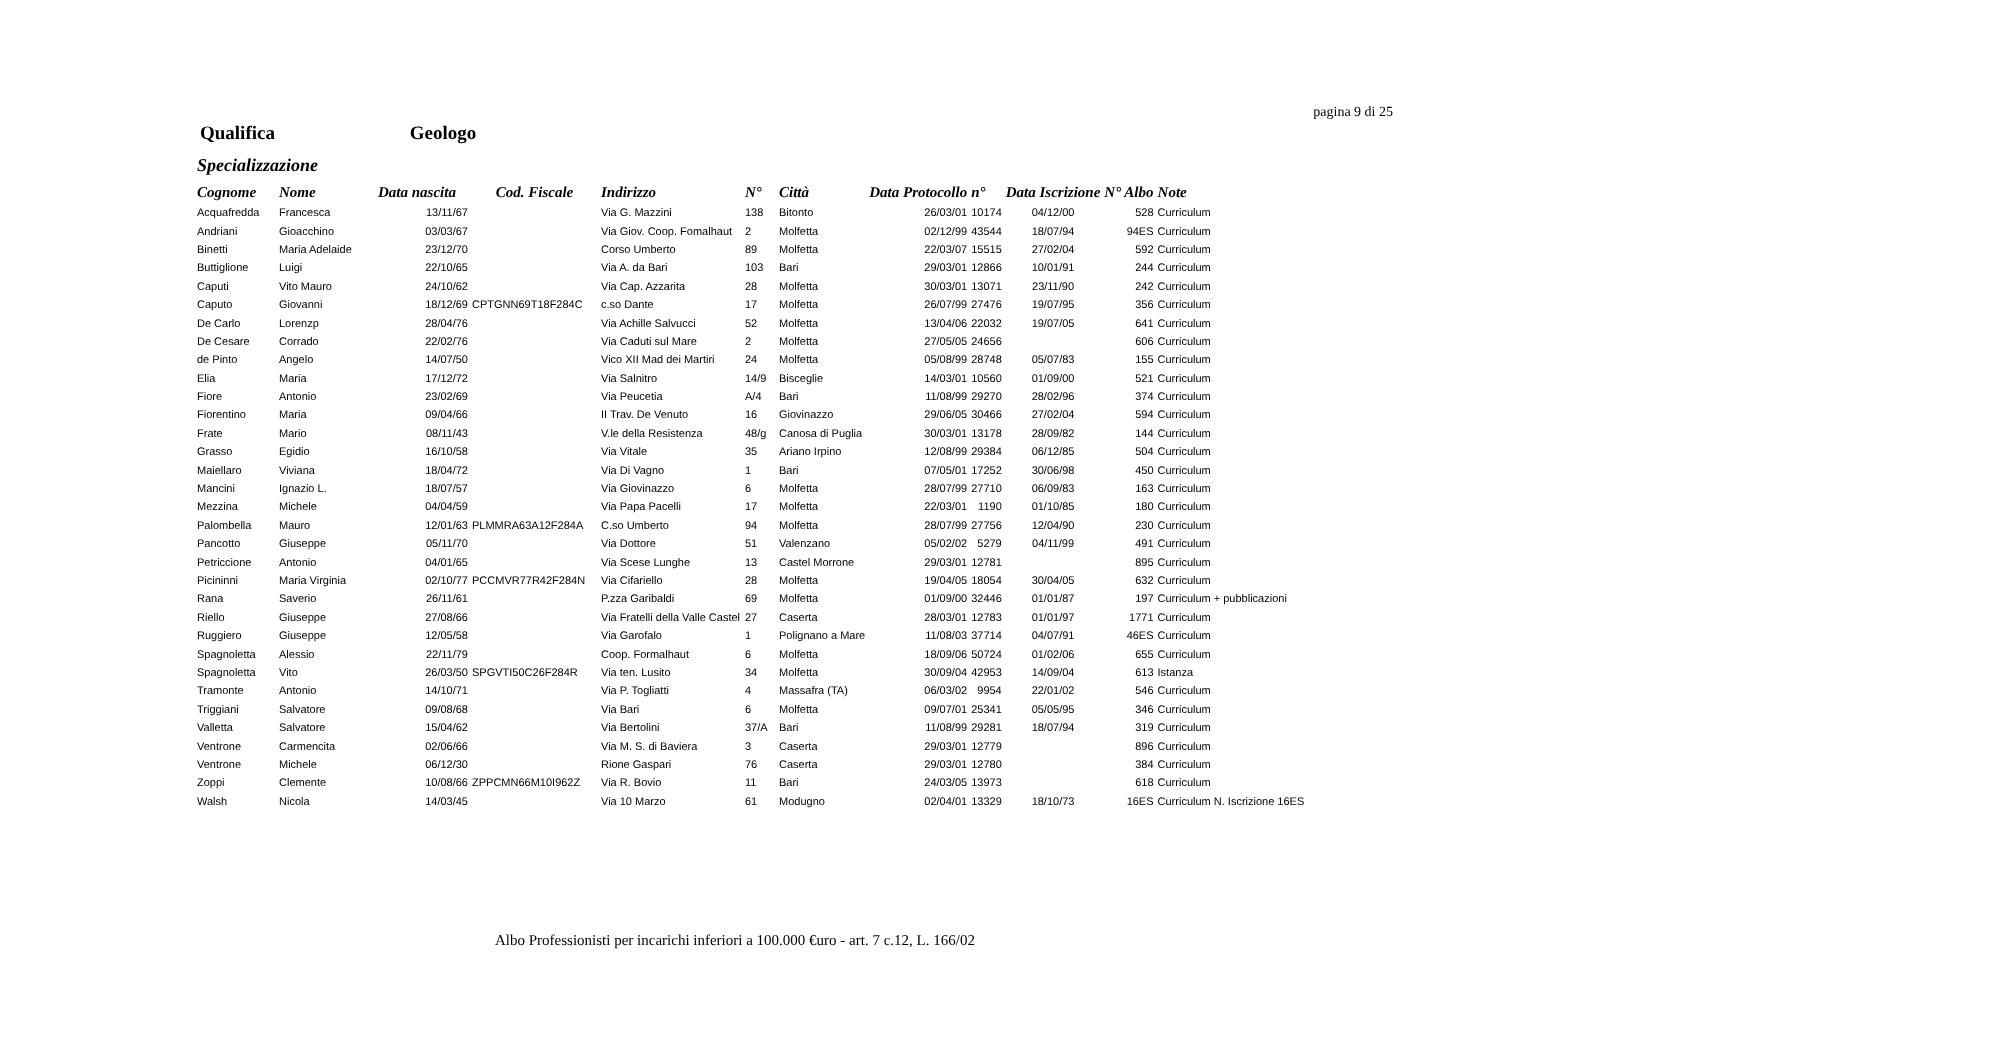pagina 9 di 25
Qualifica Geologo
Specializzazione
| Cognome | Nome | Data nascita | Cod. Fiscale | Indirizzo | N° | Città | Data Protocollo | n° | Data Iscrizione | N° Albo | Note |
| --- | --- | --- | --- | --- | --- | --- | --- | --- | --- | --- | --- |
| Acquafredda | Francesca | 13/11/67 | | Via G. Mazzini | 138 | Bitonto | 26/03/01 | 10174 | 04/12/00 | 528 | Curriculum |
| Andriani | Gioacchino | 03/03/67 | | Via Giov. Coop. Fomalhaut | 2 | Molfetta | 02/12/99 | 43544 | 18/07/94 | 94ES | Curriculum |
| Binetti | Maria Adelaide | 23/12/70 | | Corso Umberto | 89 | Molfetta | 22/03/07 | 15515 | 27/02/04 | 592 | Curriculum |
| Buttiglione | Luigi | 22/10/65 | | Via A. da Bari | 103 | Bari | 29/03/01 | 12866 | 10/01/91 | 244 | Curriculum |
| Caputi | Vito Mauro | 24/10/62 | | Via Cap. Azzarita | 28 | Molfetta | 30/03/01 | 13071 | 23/11/90 | 242 | Curriculum |
| Caputo | Giovanni | 18/12/69 | CPTGNN69T18F284C | c.so Dante | 17 | Molfetta | 26/07/99 | 27476 | 19/07/95 | 356 | Curriculum |
| De Carlo | Lorenzp | 28/04/76 | | Via Achille Salvucci | 52 | Molfetta | 13/04/06 | 22032 | 19/07/05 | 641 | Curriculum |
| De Cesare | Corrado | 22/02/76 | | Via Caduti sul Mare | 2 | Molfetta | 27/05/05 | 24656 | | 606 | Curriculum |
| de Pinto | Angelo | 14/07/50 | | Vico XII Mad dei Martiri | 24 | Molfetta | 05/08/99 | 28748 | 05/07/83 | 155 | Curriculum |
| Elia | Maria | 17/12/72 | | Via Salnitro | 14/9 | Bisceglie | 14/03/01 | 10560 | 01/09/00 | 521 | Curriculum |
| Fiore | Antonio | 23/02/69 | | Via Peucetia | A/4 | Bari | 11/08/99 | 29270 | 28/02/96 | 374 | Curriculum |
| Fiorentino | Maria | 09/04/66 | | II Trav. De Venuto | 16 | Giovinazzo | 29/06/05 | 30466 | 27/02/04 | 594 | Curriculum |
| Frate | Mario | 08/11/43 | | V.le della Resistenza | 48/g | Canosa di Puglia | 30/03/01 | 13178 | 28/09/82 | 144 | Curriculum |
| Grasso | Egidio | 16/10/58 | | Via Vitale | 35 | Ariano Irpino | 12/08/99 | 29384 | 06/12/85 | 504 | Curriculum |
| Maiellaro | Viviana | 18/04/72 | | Via Di Vagno | 1 | Bari | 07/05/01 | 17252 | 30/06/98 | 450 | Curriculum |
| Mancini | Ignazio L. | 18/07/57 | | Via Giovinazzo | 6 | Molfetta | 28/07/99 | 27710 | 06/09/83 | 163 | Curriculum |
| Mezzina | Michele | 04/04/59 | | Via Papa Pacelli | 17 | Molfetta | 22/03/01 | 1190 | 01/10/85 | 180 | Curriculum |
| Palombella | Mauro | 12/01/63 | PLMMRA63A12F284A | C.so Umberto | 94 | Molfetta | 28/07/99 | 27756 | 12/04/90 | 230 | Curriculum |
| Pancotto | Giuseppe | 05/11/70 | | Via Dottore | 51 | Valenzano | 05/02/02 | 5279 | 04/11/99 | 491 | Curriculum |
| Petriccione | Antonio | 04/01/65 | | Via Scese Lunghe | 13 | Castel Morrone | 29/03/01 | 12781 | | 895 | Curriculum |
| Picininni | Maria Virginia | 02/10/77 | PCCMVR77R42F284N | Via Cifariello | 28 | Molfetta | 19/04/05 | 18054 | 30/04/05 | 632 | Curriculum |
| Rana | Saverio | 26/11/61 | | P.zza Garibaldi | 69 | Molfetta | 01/09/00 | 32446 | 01/01/87 | 197 | Curriculum + pubblicazioni |
| Riello | Giuseppe | 27/08/66 | | Via Fratelli della Valle Castel | 27 | Caserta | 28/03/01 | 12783 | 01/01/97 | 1771 | Curriculum |
| Ruggiero | Giuseppe | 12/05/58 | | Via Garofalo | 1 | Polignano a Mare | 11/08/03 | 37714 | 04/07/91 | 46ES | Curriculum |
| Spagnoletta | Alessio | 22/11/79 | | Coop. Formalhaut | 6 | Molfetta | 18/09/06 | 50724 | 01/02/06 | 655 | Curriculum |
| Spagnoletta | Vito | 26/03/50 | SPGVTI50C26F284R | Via ten. Lusito | 34 | Molfetta | 30/09/04 | 42953 | 14/09/04 | 613 | Istanza |
| Tramonte | Antonio | 14/10/71 | | Via P. Togliatti | 4 | Massafra (TA) | 06/03/02 | 9954 | 22/01/02 | 546 | Curriculum |
| Triggiani | Salvatore | 09/08/68 | | Via Bari | 6 | Molfetta | 09/07/01 | 25341 | 05/05/95 | 346 | Curriculum |
| Valletta | Salvatore | 15/04/62 | | Via Bertolini | 37/A | Bari | 11/08/99 | 29281 | 18/07/94 | 319 | Curriculum |
| Ventrone | Carmencita | 02/06/66 | | Via M. S. di Baviera | 3 | Caserta | 29/03/01 | 12779 | | 896 | Curriculum |
| Ventrone | Michele | 06/12/30 | | Rione Gaspari | 76 | Caserta | 29/03/01 | 12780 | | 384 | Curriculum |
| Zoppi | Clemente | 10/08/66 | ZPPCMN66M10I962Z | Via R. Bovio | 11 | Bari | 24/03/05 | 13973 | | 618 | Curriculum |
| Walsh | Nicola | 14/03/45 | | Via 10 Marzo | 61 | Modugno | 02/04/01 | 13329 | 18/10/73 | 16ES | Curriculum N. Iscrizione 16ES |
Albo Professionisti per incarichi inferiori a 100.000 €uro - art. 7 c.12, L. 166/02